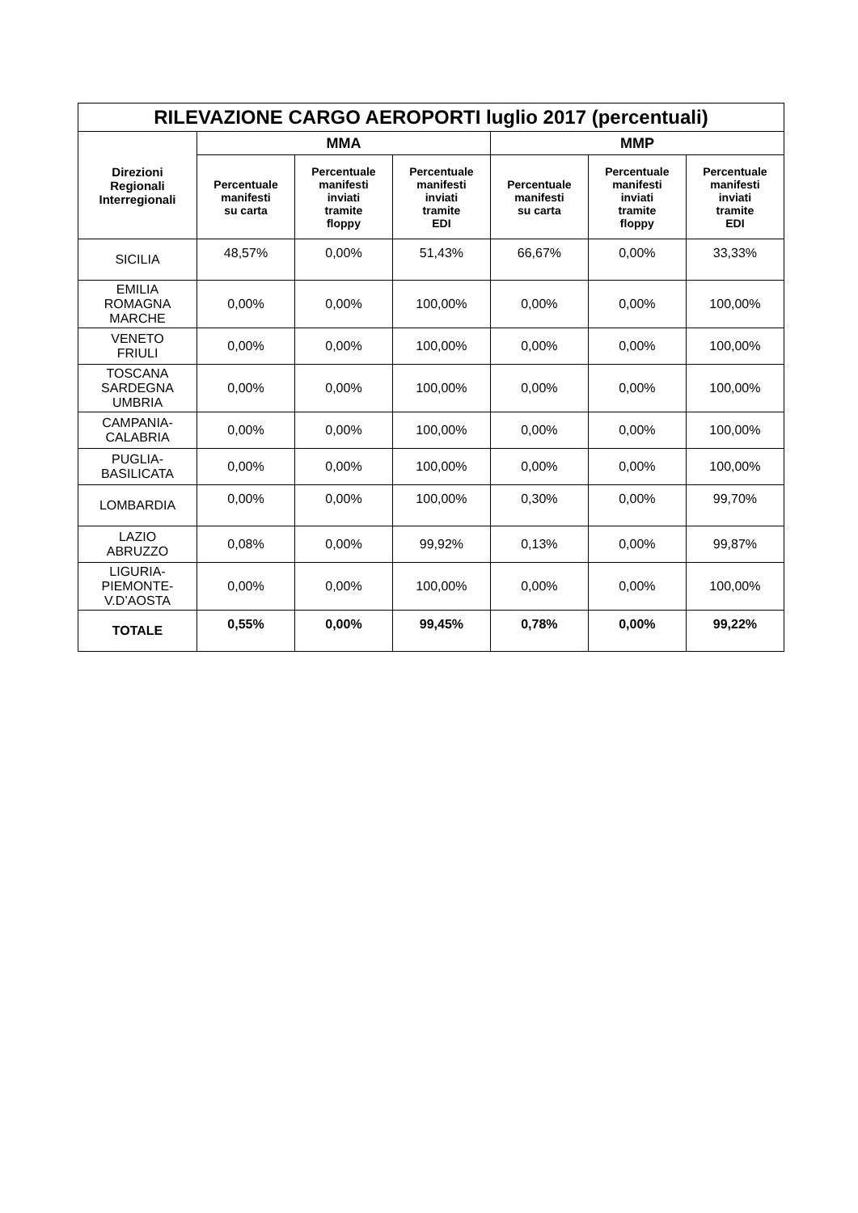| RILEVAZIONE CARGO AEROPORTI luglio 2017 (percentuali) | | | | | | |
| --- | --- | --- | --- | --- | --- | --- |
| Direzioni Regionali Interregionali | MMA | | | MMP | | |
| | Percentuale manifesti su carta | Percentuale manifesti inviati tramite floppy | Percentuale manifesti inviati tramite EDI | Percentuale manifesti su carta | Percentuale manifesti inviati tramite floppy | Percentuale manifesti inviati tramite EDI |
| SICILIA | 48,57% | 0,00% | 51,43% | 66,67% | 0,00% | 33,33% |
| EMILIA ROMAGNA MARCHE | 0,00% | 0,00% | 100,00% | 0,00% | 0,00% | 100,00% |
| VENETO FRIULI | 0,00% | 0,00% | 100,00% | 0,00% | 0,00% | 100,00% |
| TOSCANA SARDEGNA UMBRIA | 0,00% | 0,00% | 100,00% | 0,00% | 0,00% | 100,00% |
| CAMPANIA- CALABRIA | 0,00% | 0,00% | 100,00% | 0,00% | 0,00% | 100,00% |
| PUGLIA- BASILICATA | 0,00% | 0,00% | 100,00% | 0,00% | 0,00% | 100,00% |
| LOMBARDIA | 0,00% | 0,00% | 100,00% | 0,30% | 0,00% | 99,70% |
| LAZIO ABRUZZO | 0,08% | 0,00% | 99,92% | 0,13% | 0,00% | 99,87% |
| LIGURIA- PIEMONTE- V.D’AOSTA | 0,00% | 0,00% | 100,00% | 0,00% | 0,00% | 100,00% |
| TOTALE | 0,55% | 0,00% | 99,45% | 0,78% | 0,00% | 99,22% |